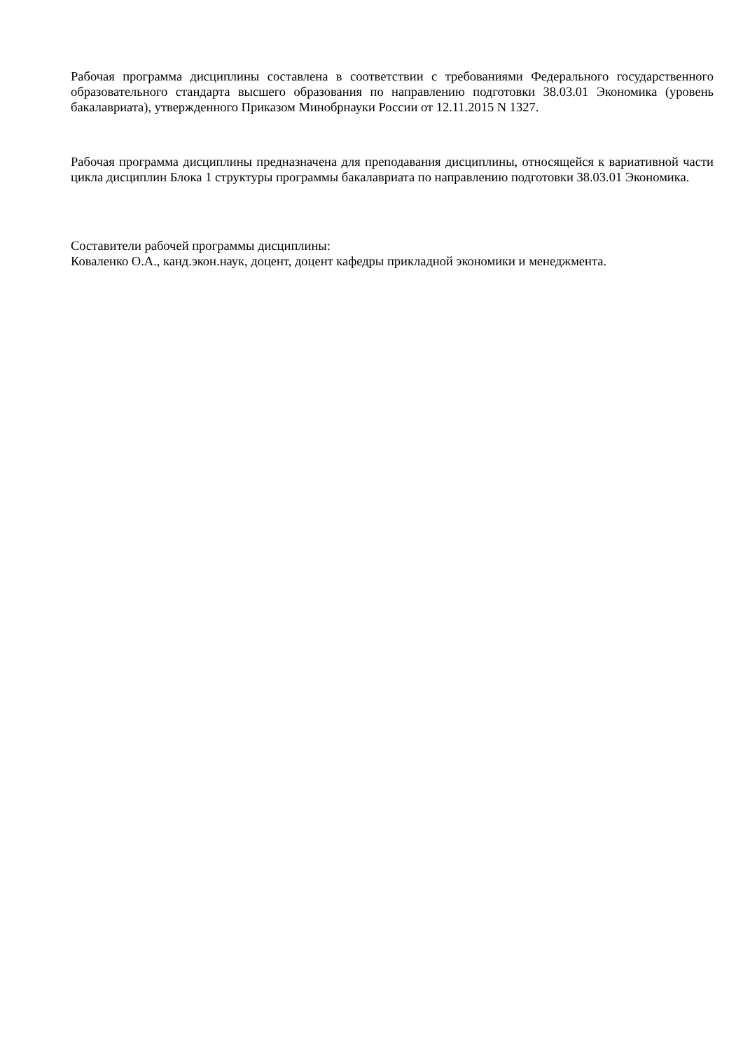Рабочая программа дисциплины составлена в соответствии с требованиями Федерального государственного образовательного стандарта высшего образования по направлению подготовки 38.03.01 Экономика (уровень бакалавриата), утвержденного Приказом Минобрнауки России от 12.11.2015 N 1327.
Рабочая программа дисциплины предназначена для преподавания дисциплины, относящейся к вариативной части цикла дисциплин Блока 1 структуры программы бакалавриата по направлению подготовки 38.03.01 Экономика.
Составители рабочей программы дисциплины:
Коваленко О.А., канд.экон.наук, доцент, доцент кафедры прикладной экономики и менеджмента.